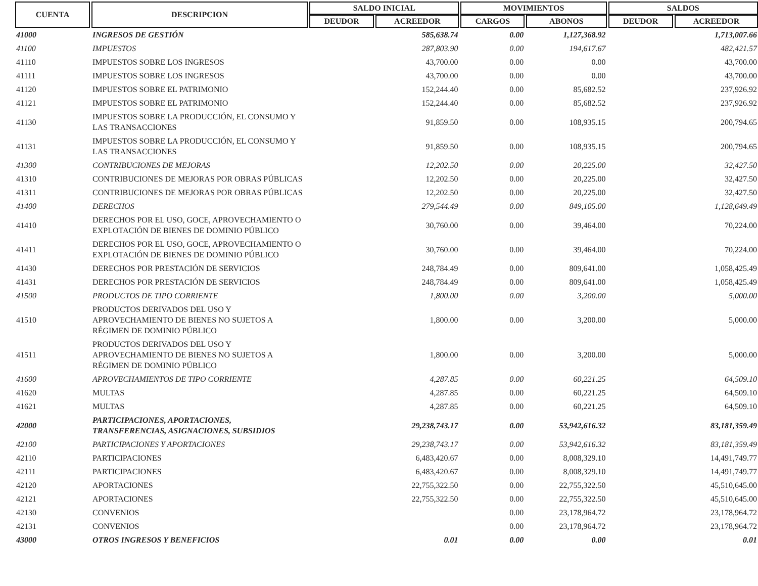| CUENTA | DESCRIPCION | SALDO INICIAL | | MOVIMIENTOS | | SALDOS | |
| --- | --- | --- | --- | --- | --- | --- | --- |
| | | DEUDOR | ACREEDOR | CARGOS | ABONOS | DEUDOR | ACREEDOR |
| 41000 | INGRESOS DE GESTIÓN | | 585,638.74 | 0.00 | 1,127,368.92 | | 1,713,007.66 |
| 41100 | IMPUESTOS | | 287,803.90 | 0.00 | 194,617.67 | | 482,421.57 |
| 41110 | IMPUESTOS SOBRE LOS INGRESOS | | 43,700.00 | 0.00 | 0.00 | | 43,700.00 |
| 41111 | IMPUESTOS SOBRE LOS INGRESOS | | 43,700.00 | 0.00 | 0.00 | | 43,700.00 |
| 41120 | IMPUESTOS SOBRE EL PATRIMONIO | | 152,244.40 | 0.00 | 85,682.52 | | 237,926.92 |
| 41121 | IMPUESTOS SOBRE EL PATRIMONIO | | 152,244.40 | 0.00 | 85,682.52 | | 237,926.92 |
| 41130 | IMPUESTOS SOBRE LA PRODUCCIÓN, EL CONSUMO Y LAS TRANSACCIONES | | 91,859.50 | 0.00 | 108,935.15 | | 200,794.65 |
| 41131 | IMPUESTOS SOBRE LA PRODUCCIÓN, EL CONSUMO Y LAS TRANSACCIONES | | 91,859.50 | 0.00 | 108,935.15 | | 200,794.65 |
| 41300 | CONTRIBUCIONES DE MEJORAS | | 12,202.50 | 0.00 | 20,225.00 | | 32,427.50 |
| 41310 | CONTRIBUCIONES DE MEJORAS POR OBRAS PÚBLICAS | | 12,202.50 | 0.00 | 20,225.00 | | 32,427.50 |
| 41311 | CONTRIBUCIONES DE MEJORAS POR OBRAS PÚBLICAS | | 12,202.50 | 0.00 | 20,225.00 | | 32,427.50 |
| 41400 | DERECHOS | | 279,544.49 | 0.00 | 849,105.00 | | 1,128,649.49 |
| 41410 | DERECHOS POR EL USO, GOCE, APROVECHAMIENTO O EXPLOTACIÓN DE BIENES DE DOMINIO PÚBLICO | | 30,760.00 | 0.00 | 39,464.00 | | 70,224.00 |
| 41411 | DERECHOS POR EL USO, GOCE, APROVECHAMIENTO O EXPLOTACIÓN DE BIENES DE DOMINIO PÚBLICO | | 30,760.00 | 0.00 | 39,464.00 | | 70,224.00 |
| 41430 | DERECHOS POR PRESTACIÓN DE SERVICIOS | | 248,784.49 | 0.00 | 809,641.00 | | 1,058,425.49 |
| 41431 | DERECHOS POR PRESTACIÓN DE SERVICIOS | | 248,784.49 | 0.00 | 809,641.00 | | 1,058,425.49 |
| 41500 | PRODUCTOS DE TIPO CORRIENTE | | 1,800.00 | 0.00 | 3,200.00 | | 5,000.00 |
| 41510 | PRODUCTOS DERIVADOS DEL USO Y APROVECHAMIENTO DE BIENES NO SUJETOS A RÉGIMEN DE DOMINIO PÚBLICO | | 1,800.00 | 0.00 | 3,200.00 | | 5,000.00 |
| 41511 | PRODUCTOS DERIVADOS DEL USO Y APROVECHAMIENTO DE BIENES NO SUJETOS A RÉGIMEN DE DOMINIO PÚBLICO | | 1,800.00 | 0.00 | 3,200.00 | | 5,000.00 |
| 41600 | APROVECHAMIENTOS DE TIPO CORRIENTE | | 4,287.85 | 0.00 | 60,221.25 | | 64,509.10 |
| 41620 | MULTAS | | 4,287.85 | 0.00 | 60,221.25 | | 64,509.10 |
| 41621 | MULTAS | | 4,287.85 | 0.00 | 60,221.25 | | 64,509.10 |
| 42000 | PARTICIPACIONES, APORTACIONES, TRANSFERENCIAS, ASIGNACIONES, SUBSIDIOS | | 29,238,743.17 | 0.00 | 53,942,616.32 | | 83,181,359.49 |
| 42100 | PARTICIPACIONES Y APORTACIONES | | 29,238,743.17 | 0.00 | 53,942,616.32 | | 83,181,359.49 |
| 42110 | PARTICIPACIONES | | 6,483,420.67 | 0.00 | 8,008,329.10 | | 14,491,749.77 |
| 42111 | PARTICIPACIONES | | 6,483,420.67 | 0.00 | 8,008,329.10 | | 14,491,749.77 |
| 42120 | APORTACIONES | | 22,755,322.50 | 0.00 | 22,755,322.50 | | 45,510,645.00 |
| 42121 | APORTACIONES | | 22,755,322.50 | 0.00 | 22,755,322.50 | | 45,510,645.00 |
| 42130 | CONVENIOS | | | 0.00 | 23,178,964.72 | | 23,178,964.72 |
| 42131 | CONVENIOS | | | 0.00 | 23,178,964.72 | | 23,178,964.72 |
| 43000 | OTROS INGRESOS Y BENEFICIOS | | 0.01 | 0.00 | 0.00 | | 0.01 |